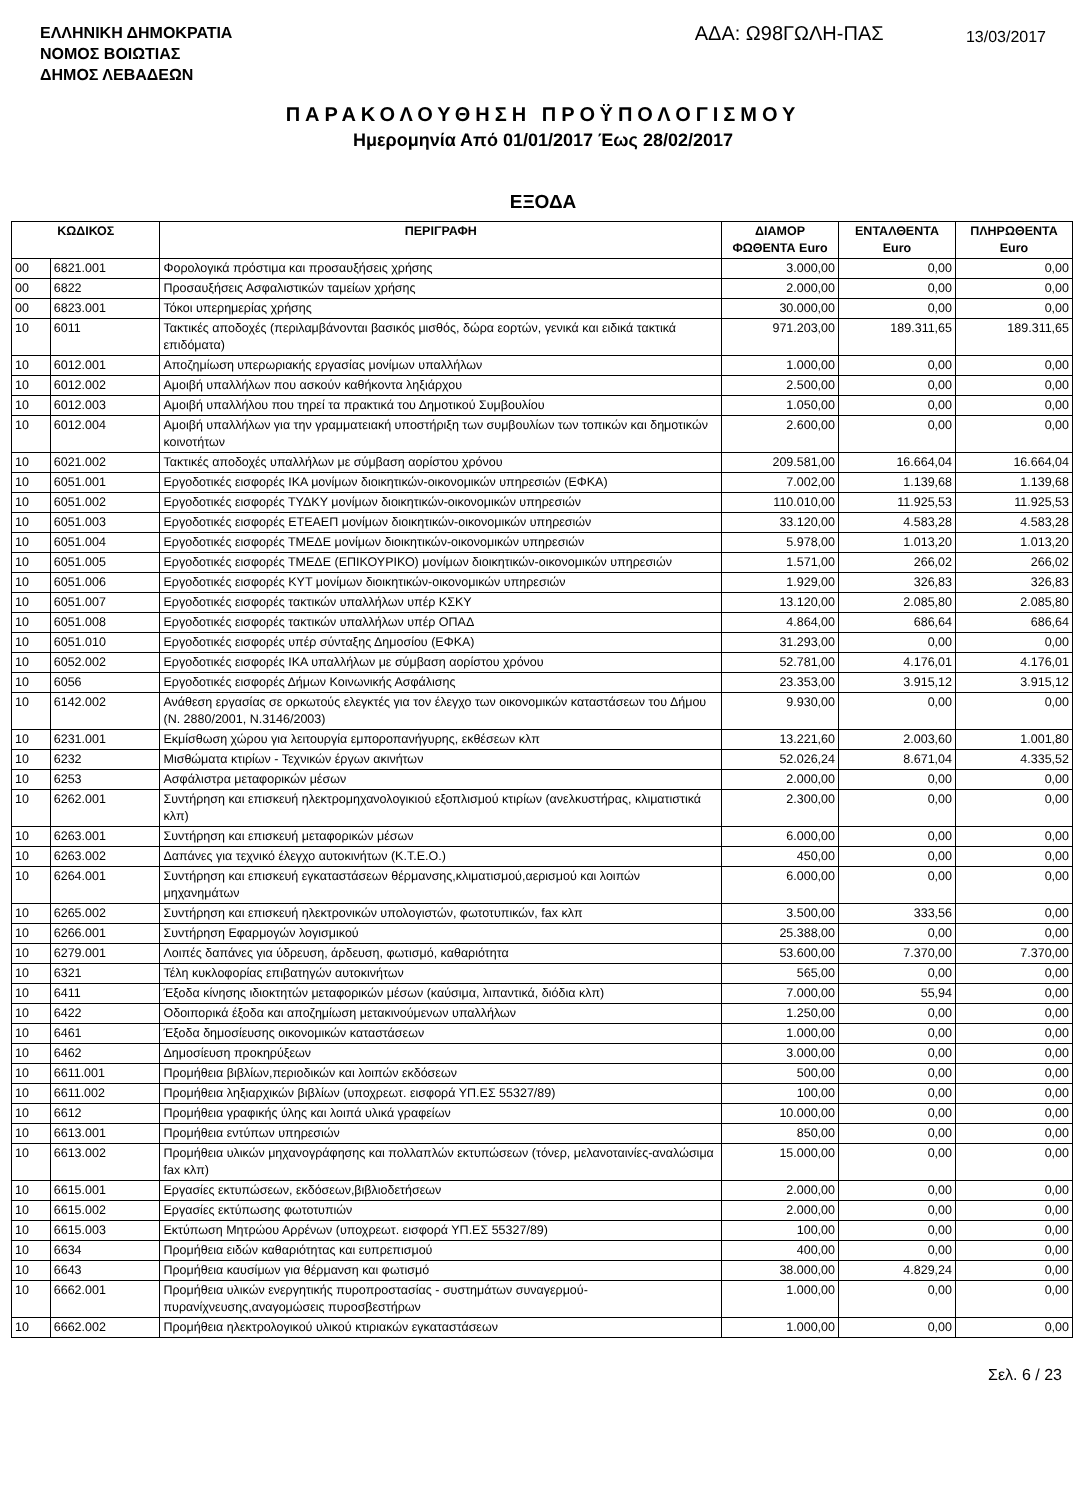ΕΛΛΗΝΙΚΗ ΔΗΜΟΚΡΑΤΙΑ
ΝΟΜΟΣ ΒΟΙΩΤΙΑΣ
ΔΗΜΟΣ ΛΕΒΑΔΕΩΝ
ΑΔΑ: Ω98ΓΩΛΗ-ΠΑΣ
13/03/2017
ΠΑΡΑΚΟΛΟΥΘΗΣΗ ΠΡΟΫΠΟΛΟΓΙΣΜΟΥ
Ημερομηνία Από 01/01/2017 Έως 28/02/2017
ΕΞΟΔΑ
| ΚΩΔΙΚΟΣ | | ΠΕΡΙΓΡΑΦΗ | ΔΙΑΜΟΡ ΦΩΘΕΝΤΑ Euro | ΕΝΤΑΛΘΕΝΤΑ Euro | ΠΛΗΡΩΘΕΝΤΑ Euro |
| --- | --- | --- | --- | --- | --- |
| 00 | 6821.001 | Φορολογικά πρόστιμα και προσαυξήσεις χρήσης | 3.000,00 | 0,00 | 0,00 |
| 00 | 6822 | Προσαυξήσεις Ασφαλιστικών ταμείων χρήσης | 2.000,00 | 0,00 | 0,00 |
| 00 | 6823.001 | Τόκοι υπερημερίας χρήσης | 30.000,00 | 0,00 | 0,00 |
| 10 | 6011 | Τακτικές αποδοχές (περιλαμβάνονται βασικός μισθός, δώρα εορτών, γενικά και ειδικά τακτικά επιδόματα) | 971.203,00 | 189.311,65 | 189.311,65 |
| 10 | 6012.001 | Αποζημίωση υπερωριακής εργασίας μονίμων υπαλλήλων | 1.000,00 | 0,00 | 0,00 |
| 10 | 6012.002 | Αμοιβή υπαλλήλων που ασκούν καθήκοντα ληξιάρχου | 2.500,00 | 0,00 | 0,00 |
| 10 | 6012.003 | Αμοιβή υπαλλήλου που τηρεί τα πρακτικά του Δημοτικού Συμβουλίου | 1.050,00 | 0,00 | 0,00 |
| 10 | 6012.004 | Αμοιβή υπαλλήλων για την γραμματειακή υποστήριξη των συμβουλίων των τοπικών και δημοτικών κοινοτήτων | 2.600,00 | 0,00 | 0,00 |
| 10 | 6021.002 | Τακτικές αποδοχές υπαλλήλων με σύμβαση αορίστου χρόνου | 209.581,00 | 16.664,04 | 16.664,04 |
| 10 | 6051.001 | Εργοδοτικές εισφορές ΙΚΑ μονίμων διοικητικών-οικονομικών υπηρεσιών (ΕΦΚΑ) | 7.002,00 | 1.139,68 | 1.139,68 |
| 10 | 6051.002 | Εργοδοτικές εισφορές ΤΥΔΚΥ μονίμων διοικητικών-οικονομικών υπηρεσιών | 110.010,00 | 11.925,53 | 11.925,53 |
| 10 | 6051.003 | Εργοδοτικές εισφορές ΕΤΕΑΕΠ μονίμων διοικητικών-οικονομικών υπηρεσιών | 33.120,00 | 4.583,28 | 4.583,28 |
| 10 | 6051.004 | Εργοδοτικές εισφορές ΤΜΕΔΕ μονίμων διοικητικών-οικονομικών υπηρεσιών | 5.978,00 | 1.013,20 | 1.013,20 |
| 10 | 6051.005 | Εργοδοτικές εισφορές ΤΜΕΔΕ (ΕΠΙΚΟΥΡΙΚΟ) μονίμων διοικητικών-οικονομικών υπηρεσιών | 1.571,00 | 266,02 | 266,02 |
| 10 | 6051.006 | Εργοδοτικές εισφορές ΚΥΤ μονίμων διοικητικών-οικονομικών υπηρεσιών | 1.929,00 | 326,83 | 326,83 |
| 10 | 6051.007 | Εργοδοτικές εισφορές τακτικών υπαλλήλων υπέρ ΚΣΚΥ | 13.120,00 | 2.085,80 | 2.085,80 |
| 10 | 6051.008 | Εργοδοτικές εισφορές τακτικών υπαλλήλων υπέρ ΟΠΑΔ | 4.864,00 | 686,64 | 686,64 |
| 10 | 6051.010 | Εργοδοτικές εισφορές υπέρ σύνταξης Δημοσίου (ΕΦΚΑ) | 31.293,00 | 0,00 | 0,00 |
| 10 | 6052.002 | Εργοδοτικές εισφορές ΙΚΑ υπαλλήλων με σύμβαση αορίστου χρόνου | 52.781,00 | 4.176,01 | 4.176,01 |
| 10 | 6056 | Εργοδοτικές εισφορές Δήμων Κοινωνικής Ασφάλισης | 23.353,00 | 3.915,12 | 3.915,12 |
| 10 | 6142.002 | Ανάθεση εργασίας σε ορκωτούς ελεγκτές για τον έλεγχο των οικονομικών καταστάσεων του Δήμου (Ν. 2880/2001, Ν.3146/2003) | 9.930,00 | 0,00 | 0,00 |
| 10 | 6231.001 | Εκμίσθωση χώρου για λειτουργία εμποροπανήγυρης, εκθέσεων κλπ | 13.221,60 | 2.003,60 | 1.001,80 |
| 10 | 6232 | Μισθώματα κτιρίων - Τεχνικών έργων ακινήτων | 52.026,24 | 8.671,04 | 4.335,52 |
| 10 | 6253 | Ασφάλιστρα μεταφορικών μέσων | 2.000,00 | 0,00 | 0,00 |
| 10 | 6262.001 | Συντήρηση και επισκευή ηλεκτρομηχανολογικιού εξοπλισμού κτιρίων (ανελκυστήρας, κλιματιστικά κλπ) | 2.300,00 | 0,00 | 0,00 |
| 10 | 6263.001 | Συντήρηση και επισκευή μεταφορικών μέσων | 6.000,00 | 0,00 | 0,00 |
| 10 | 6263.002 | Δαπάνες για τεχνικό έλεγχο αυτοκινήτων (Κ.Τ.Ε.Ο.) | 450,00 | 0,00 | 0,00 |
| 10 | 6264.001 | Συντήρηση και επισκευή εγκαταστάσεων θέρμανσης,κλιματισμού,αερισμού και λοιπών μηχανημάτων | 6.000,00 | 0,00 | 0,00 |
| 10 | 6265.002 | Συντήρηση και επισκευή ηλεκτρονικών υπολογιστών, φωτοτυπικών, fax κλπ | 3.500,00 | 333,56 | 0,00 |
| 10 | 6266.001 | Συντήρηση Εφαρμογών λογισμικού | 25.388,00 | 0,00 | 0,00 |
| 10 | 6279.001 | Λοιπές δαπάνες για ύδρευση, άρδευση, φωτισμό, καθαριότητα | 53.600,00 | 7.370,00 | 7.370,00 |
| 10 | 6321 | Τέλη κυκλοφορίας επιβατηγών αυτοκινήτων | 565,00 | 0,00 | 0,00 |
| 10 | 6411 | Έξοδα κίνησης ιδιοκτητών μεταφορικών μέσων (καύσιμα, λιπαντικά, διόδια κλπ) | 7.000,00 | 55,94 | 0,00 |
| 10 | 6422 | Οδοιπορικά έξοδα και αποζημίωση μετακινούμενων υπαλλήλων | 1.250,00 | 0,00 | 0,00 |
| 10 | 6461 | Έξοδα δημοσίευσης οικονομικών καταστάσεων | 1.000,00 | 0,00 | 0,00 |
| 10 | 6462 | Δημοσίευση προκηρύξεων | 3.000,00 | 0,00 | 0,00 |
| 10 | 6611.001 | Προμήθεια βιβλίων,περιοδικών και λοιπών εκδόσεων | 500,00 | 0,00 | 0,00 |
| 10 | 6611.002 | Προμήθεια ληξιαρχικών βιβλίων (υποχρεωτ. εισφορά ΥΠ.ΕΣ 55327/89) | 100,00 | 0,00 | 0,00 |
| 10 | 6612 | Προμήθεια γραφικής ύλης και λοιπά υλικά γραφείων | 10.000,00 | 0,00 | 0,00 |
| 10 | 6613.001 | Προμήθεια εντύπων υπηρεσιών | 850,00 | 0,00 | 0,00 |
| 10 | 6613.002 | Προμήθεια υλικών μηχανογράφησης και πολλαπλών εκτυπώσεων (τόνερ, μελανοταινίες-αναλώσιμα fax κλπ) | 15.000,00 | 0,00 | 0,00 |
| 10 | 6615.001 | Εργασίες εκτυπώσεων, εκδόσεων,βιβλιοδετήσεων | 2.000,00 | 0,00 | 0,00 |
| 10 | 6615.002 | Εργασίες εκτύπωσης φωτοτυπιών | 2.000,00 | 0,00 | 0,00 |
| 10 | 6615.003 | Εκτύπωση Μητρώου Αρρένων (υποχρεωτ. εισφορά ΥΠ.ΕΣ 55327/89) | 100,00 | 0,00 | 0,00 |
| 10 | 6634 | Προμήθεια ειδών καθαριότητας και ευπρεπισμού | 400,00 | 0,00 | 0,00 |
| 10 | 6643 | Προμήθεια καυσίμων για θέρμανση και φωτισμό | 38.000,00 | 4.829,24 | 0,00 |
| 10 | 6662.001 | Προμήθεια υλικών ενεργητικής πυροπροστασίας - συστημάτων συναγερμού-πυρανίχνευσης,αναγομώσεις πυροσβεστήρων | 1.000,00 | 0,00 | 0,00 |
| 10 | 6662.002 | Προμήθεια ηλεκτρολογικού υλικού κτιριακών εγκαταστάσεων | 1.000,00 | 0,00 | 0,00 |
Σελ. 6 / 23